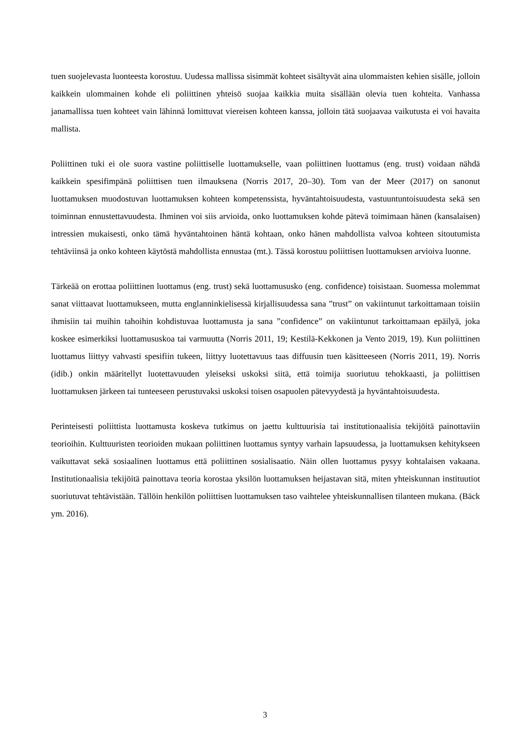tuen suojelevasta luonteesta korostuu. Uudessa mallissa sisimmät kohteet sisältyvät aina ulommaisten kehien sisälle, jolloin kaikkein ulommainen kohde eli poliittinen yhteisö suojaa kaikkia muita sisällään olevia tuen kohteita. Vanhassa janamallissa tuen kohteet vain lähinnä lomittuvat viereisen kohteen kanssa, jolloin tätä suojaavaa vaikutusta ei voi havaita mallista.
Poliittinen tuki ei ole suora vastine poliittiselle luottamukselle, vaan poliittinen luottamus (eng. trust) voidaan nähdä kaikkein spesifimpänä poliittisen tuen ilmauksena (Norris 2017, 20–30). Tom van der Meer (2017) on sanonut luottamuksen muodostuvan luottamuksen kohteen kompetenssista, hyväntahtoisuudesta, vastuuntuntoisuudesta sekä sen toiminnan ennustettavuudesta. Ihminen voi siis arvioida, onko luottamuksen kohde pätevä toimimaan hänen (kansalaisen) intressien mukaisesti, onko tämä hyväntahtoinen häntä kohtaan, onko hänen mahdollista valvoa kohteen sitoutumista tehtäviinsä ja onko kohteen käytöstä mahdollista ennustaa (mt.). Tässä korostuu poliittisen luottamuksen arvioiva luonne.
Tärkeää on erottaa poliittinen luottamus (eng. trust) sekä luottamususko (eng. confidence) toisistaan. Suomessa molemmat sanat viittaavat luottamukseen, mutta englanninkielisessä kirjallisuudessa sana ”trust” on vakiintunut tarkoittamaan toisiin ihmisiin tai muihin tahoihin kohdistuvaa luottamusta ja sana ”confidence” on vakiintunut tarkoittamaan epäilyä, joka koskee esimerkiksi luottamususkoa tai varmuutta (Norris 2011, 19; Kestilä-Kekkonen ja Vento 2019, 19). Kun poliittinen luottamus liittyy vahvasti spesifiin tukeen, liittyy luotettavuus taas diffuusin tuen käsitteeseen (Norris 2011, 19). Norris (idib.) onkin määritellyt luotettavuuden yleiseksi uskoksi siitä, että toimija suoriutuu tehokkaasti, ja poliittisen luottamuksen järkeen tai tunteeseen perustuvaksi uskoksi toisen osapuolen pätevyydestä ja hyväntahtoisuudesta.
Perinteisesti poliittista luottamusta koskeva tutkimus on jaettu kulttuurisia tai institutionaalisia tekijöitä painottaviin teorioihin. Kulttuuristen teorioiden mukaan poliittinen luottamus syntyy varhain lapsuudessa, ja luottamuksen kehitykseen vaikuttavat sekä sosiaalinen luottamus että poliittinen sosialisaatio. Näin ollen luottamus pysyy kohtalaisen vakaana. Institutionaalisia tekijöitä painottava teoria korostaa yksilön luottamuksen heijastavan sitä, miten yhteiskunnan instituutiot suoriutuvat tehtävistään. Tällöin henkilön poliittisen luottamuksen taso vaihtelee yhteiskunnallisen tilanteen mukana. (Bäck ym. 2016).
3